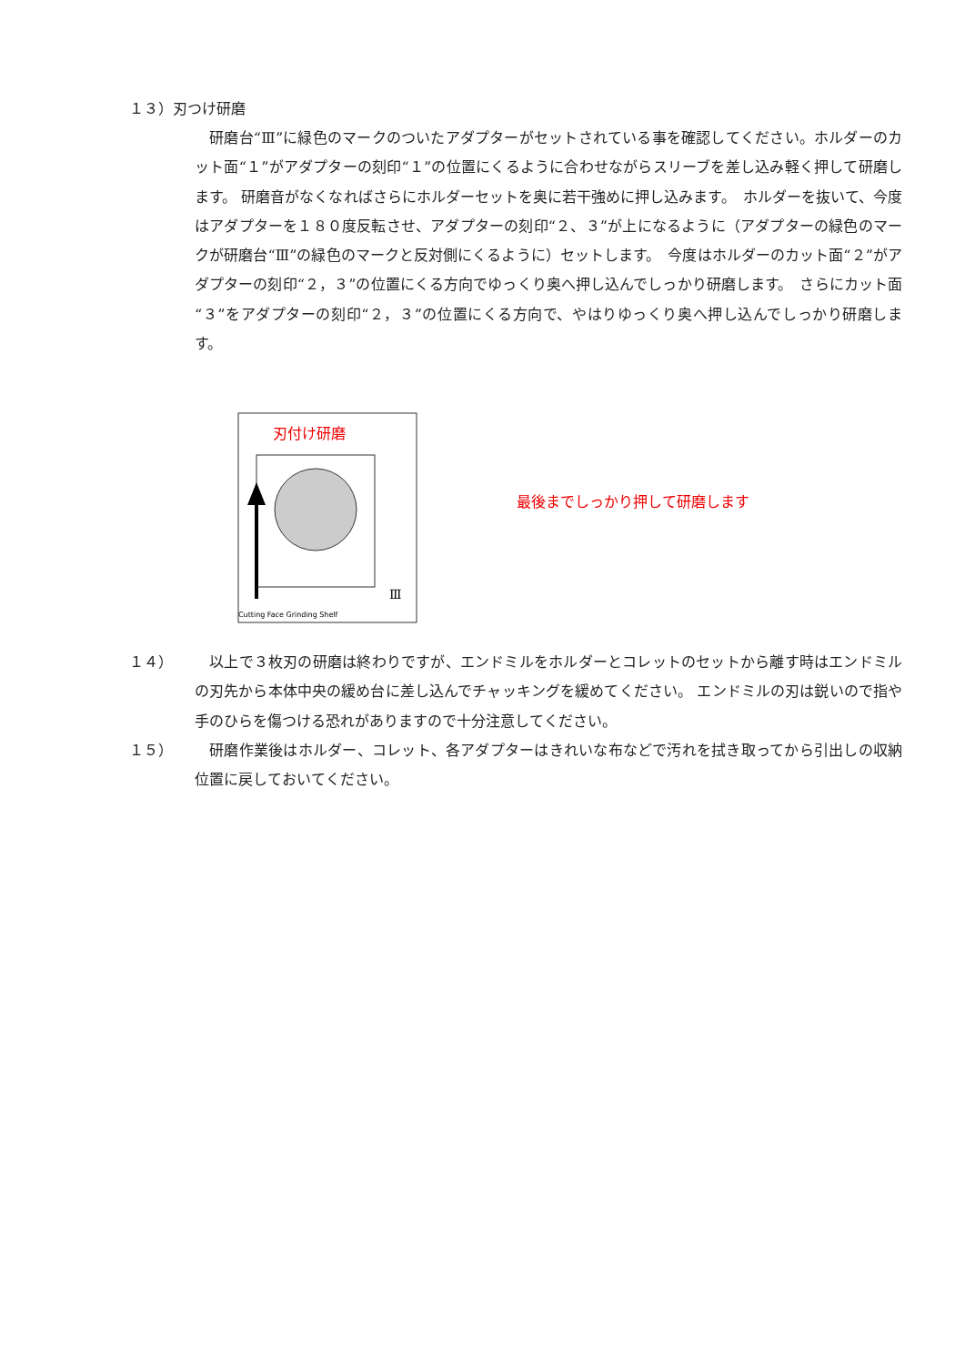１３）刃つけ研磨
　研磨台“Ⅲ”に緑色のマークのついたアダプターがセットされている事を確認してください。ホルダーのカット面“１”がアダプターの刻印“１”の位置にくるように合わせながらスリーブを差し込み軽く押して研磨します。 研磨音がなくなればさらにホルダーセットを奥に若干強めに押し込みます。　ホルダーを抜いて、今度はアダプターを１８０度反転させ、アダプターの刻印“２、３”が上になるように（アダプターの緑色のマークが研磨台“Ⅲ”の緑色のマークと反対側にくるように）セットします。　今度はホルダーのカット面“２”がアダプターの刻印“２，３”の位置にくる方向でゆっくり奥へ押し込んでしっかり研磨します。　さらにカット面“３”をアダプターの刻印“２，３”の位置にくる方向で、やはりゆっくり奥へ押し込んでしっかり研磨します。
刃付け研磨
Cutting Face Grinding Shelf
Ⅲ
最後までしっかり押して研磨します
１４） 　以上で３枚刃の研磨は終わりですが、エンドミルをホルダーとコレットのセットから離す時はエンドミルの刃先から本体中央の緩め台に差し込んでチャッキングを緩めてください。 エンドミルの刃は鋭いので指や手のひらを傷つける恐れがありますので十分注意してください。
１５） 　研磨作業後はホルダー、コレット、各アダプターはきれいな布などで汚れを拭き取ってから引出しの収納位置に戻しておいてください。